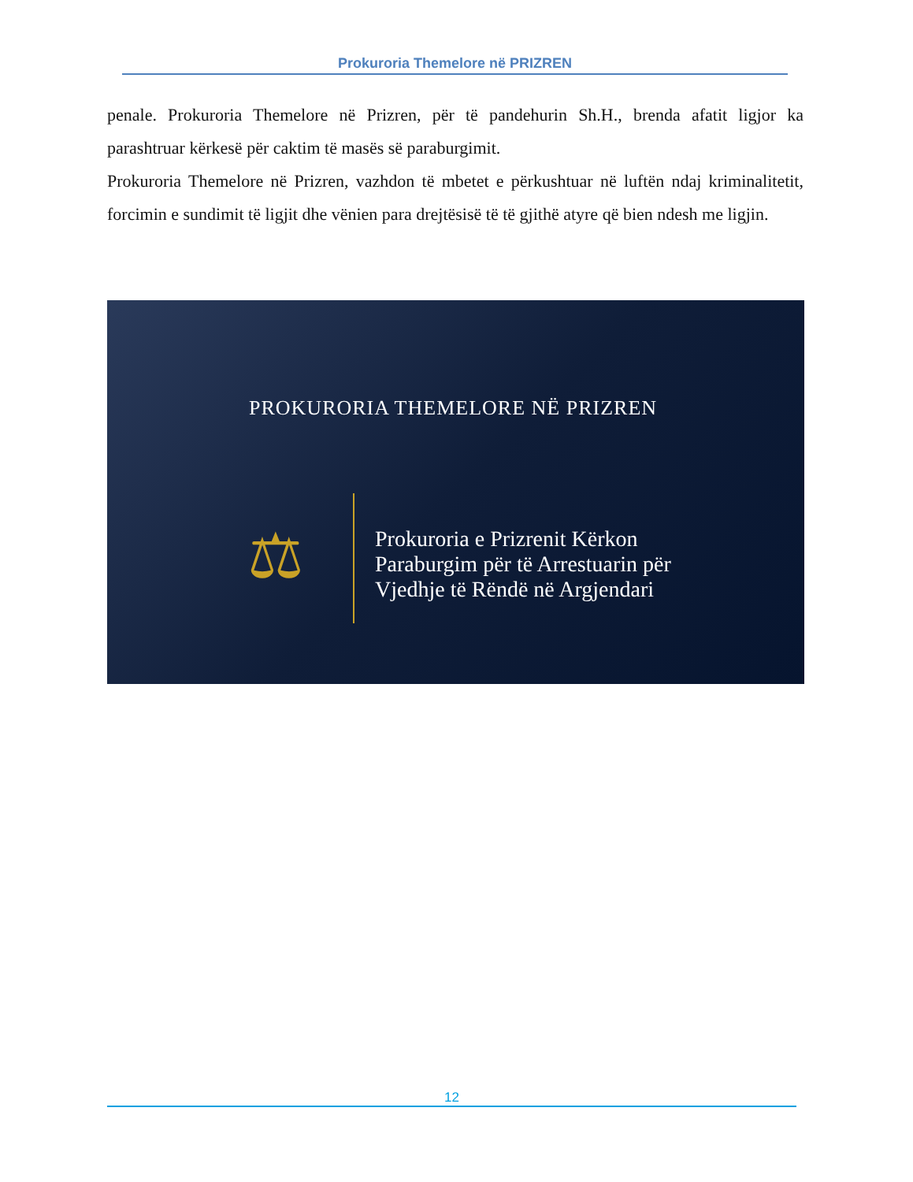Prokuroria Themelore në PRIZREN
penale. Prokuroria Themelore në Prizren, për të pandehurin Sh.H., brenda afatit ligjor ka parashtruar kërkesë për caktim të masës së paraburgimit.
Prokuroria Themelore në Prizren, vazhdon të mbetet e përkushtuar në luftën ndaj kriminalitetit, forcimin e sundimit të ligjit dhe vënien para drejtësisë të të gjithë atyre që bien ndesh me ligjin.
PROKURORIA THEMELORE NË PRIZREN
⚖
Prokuroria e Prizrenit Kërkon
Paraburgim për të Arrestuarin për
Vjedhje të Rëndë në Argjendari
12